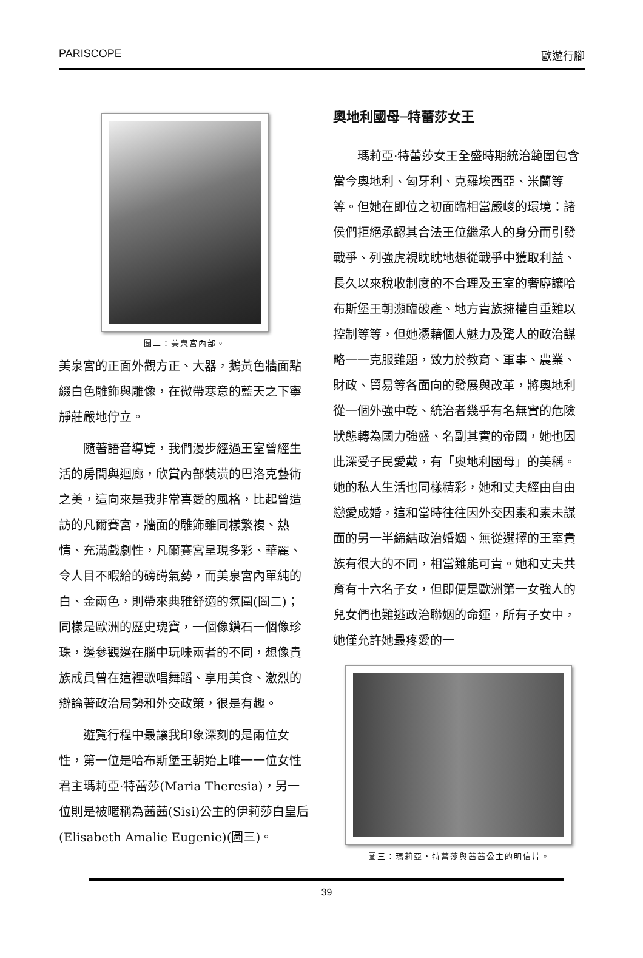PARISCOPE 歐遊行腳
圖二：美泉宮內部。
美泉宮的正面外觀方正、大器，鵝黃色牆面點綴白色雕飾與雕像，在微帶寒意的藍天之下寧靜莊嚴地佇立。
隨著語音導覽，我們漫步經過王室曾經生活的房間與迴廊，欣賞內部裝潢的巴洛克藝術之美，這向來是我非常喜愛的風格，比起曾造訪的凡爾賽宮，牆面的雕飾雖同樣繁複、熱情、充滿戲劇性，凡爾賽宮呈現多彩、華麗、令人目不暇給的磅礡氣勢，而美泉宮內單純的白、金兩色，則帶來典雅舒適的氛圍(圖二)；同樣是歐洲的歷史瑰寶，一個像鑽石一個像珍珠，邊參觀邊在腦中玩味兩者的不同，想像貴族成員曾在這裡歌唱舞蹈、享用美食、激烈的辯論著政治局勢和外交政策，很是有趣。
遊覽行程中最讓我印象深刻的是兩位女性，第一位是哈布斯堡王朝始上唯一一位女性君主瑪莉亞·特蕾莎(Maria Theresia)，另一位則是被暱稱為茜茜(Sisi)公主的伊莉莎白皇后(Elisabeth Amalie Eugenie)(圖三)。
奧地利國母─特蕾莎女王
瑪莉亞·特蕾莎女王全盛時期統治範圍包含當今奧地利、匈牙利、克羅埃西亞、米蘭等等。但她在即位之初面臨相當嚴峻的環境：諸侯們拒絕承認其合法王位繼承人的身分而引發戰爭、列強虎視眈眈地想從戰爭中獲取利益、長久以來稅收制度的不合理及王室的奢靡讓哈布斯堡王朝瀕臨破產、地方貴族擁權自重難以控制等等，但她憑藉個人魅力及驚人的政治謀略一一克服難題，致力於教育、軍事、農業、財政、貿易等各面向的發展與改革，將奧地利從一個外強中乾、統治者幾乎有名無實的危險狀態轉為國力強盛、名副其實的帝國，她也因此深受子民愛戴，有「奧地利國母」的美稱。她的私人生活也同樣精彩，她和丈夫經由自由戀愛成婚，這和當時往往因外交因素和素未謀面的另一半締結政治婚姻、無從選擇的王室貴族有很大的不同，相當難能可貴。她和丈夫共育有十六名子女，但即便是歐洲第一女強人的兒女們也難逃政治聯姻的命運，所有子女中，她僅允許她最疼愛的一
圖三：瑪莉亞・特蕾莎與茜茜公主的明信片。
39